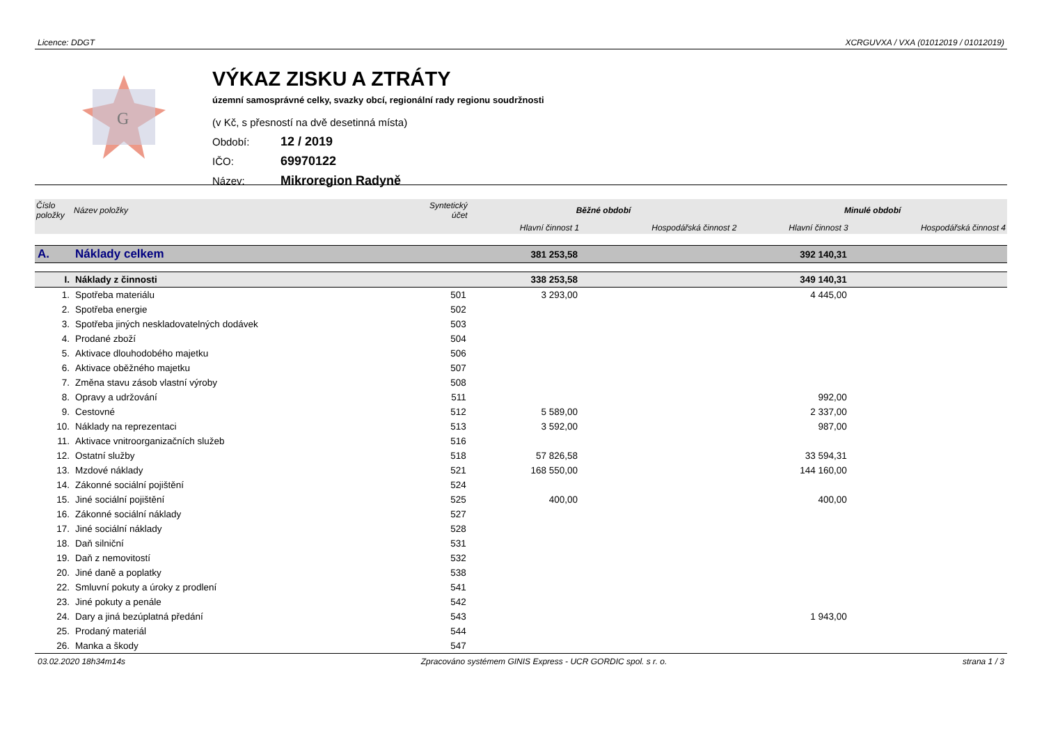Licence: DDGT XCRGUVXA / VXA (01012019 / 01012019)
G
VÝKAZ ZISKU A ZTRÁTY
územní samosprávné celky, svazky obcí, regionální rady regionu soudržnosti
(v Kč, s přesností na dvě desetinná místa)
Období: 12 / 2019
IČO: 69970122
Název: Mikroregion Radyně
| Číslo položky | Název položky | Syntetický účet | Běžné období | | Minulé období | |
| --- | --- | --- | --- | --- | --- | --- |
| | | | Hlavní činnost 1 | Hospodářská činnost 2 | Hlavní činnost 3 | Hospodářská činnost 4 |
| A. | Náklady celkem | | 381 253,58 | | 392 140,31 | |
| I. | Náklady z činnosti | | 338 253,58 | | 349 140,31 | |
| 1. | Spotřeba materiálu | 501 | 3 293,00 | | 4 445,00 | |
| 2. | Spotřeba energie | 502 | | | | |
| 3. | Spotřeba jiných neskladovatelných dodávek | 503 | | | | |
| 4. | Prodané zboží | 504 | | | | |
| 5. | Aktivace dlouhodobého majetku | 506 | | | | |
| 6. | Aktivace oběžného majetku | 507 | | | | |
| 7. | Změna stavu zásob vlastní výroby | 508 | | | | |
| 8. | Opravy a udržování | 511 | | | 992,00 | |
| 9. | Cestovné | 512 | 5 589,00 | | 2 337,00 | |
| 10. | Náklady na reprezentaci | 513 | 3 592,00 | | 987,00 | |
| 11. | Aktivace vnitroorganizačních služeb | 516 | | | | |
| 12. | Ostatní služby | 518 | 57 826,58 | | 33 594,31 | |
| 13. | Mzdové náklady | 521 | 168 550,00 | | 144 160,00 | |
| 14. | Zákonné sociální pojištění | 524 | | | | |
| 15. | Jiné sociální pojištění | 525 | 400,00 | | 400,00 | |
| 16. | Zákonné sociální náklady | 527 | | | | |
| 17. | Jiné sociální náklady | 528 | | | | |
| 18. | Daň silniční | 531 | | | | |
| 19. | Daň z nemovitostí | 532 | | | | |
| 20. | Jiné daně a poplatky | 538 | | | | |
| 22. | Smluvní pokuty a úroky z prodlení | 541 | | | | |
| 23. | Jiné pokuty a penále | 542 | | | | |
| 24. | Dary a jiná bezúplatná předání | 543 | | | 1 943,00 | |
| 25. | Prodaný materiál | 544 | | | | |
| 26. | Manka a škody | 547 | | | | |
03.02.2020 18h34m14s Zpracováno systémem GINIS Express - UCR GORDIC spol. s r. o. strana 1 / 3